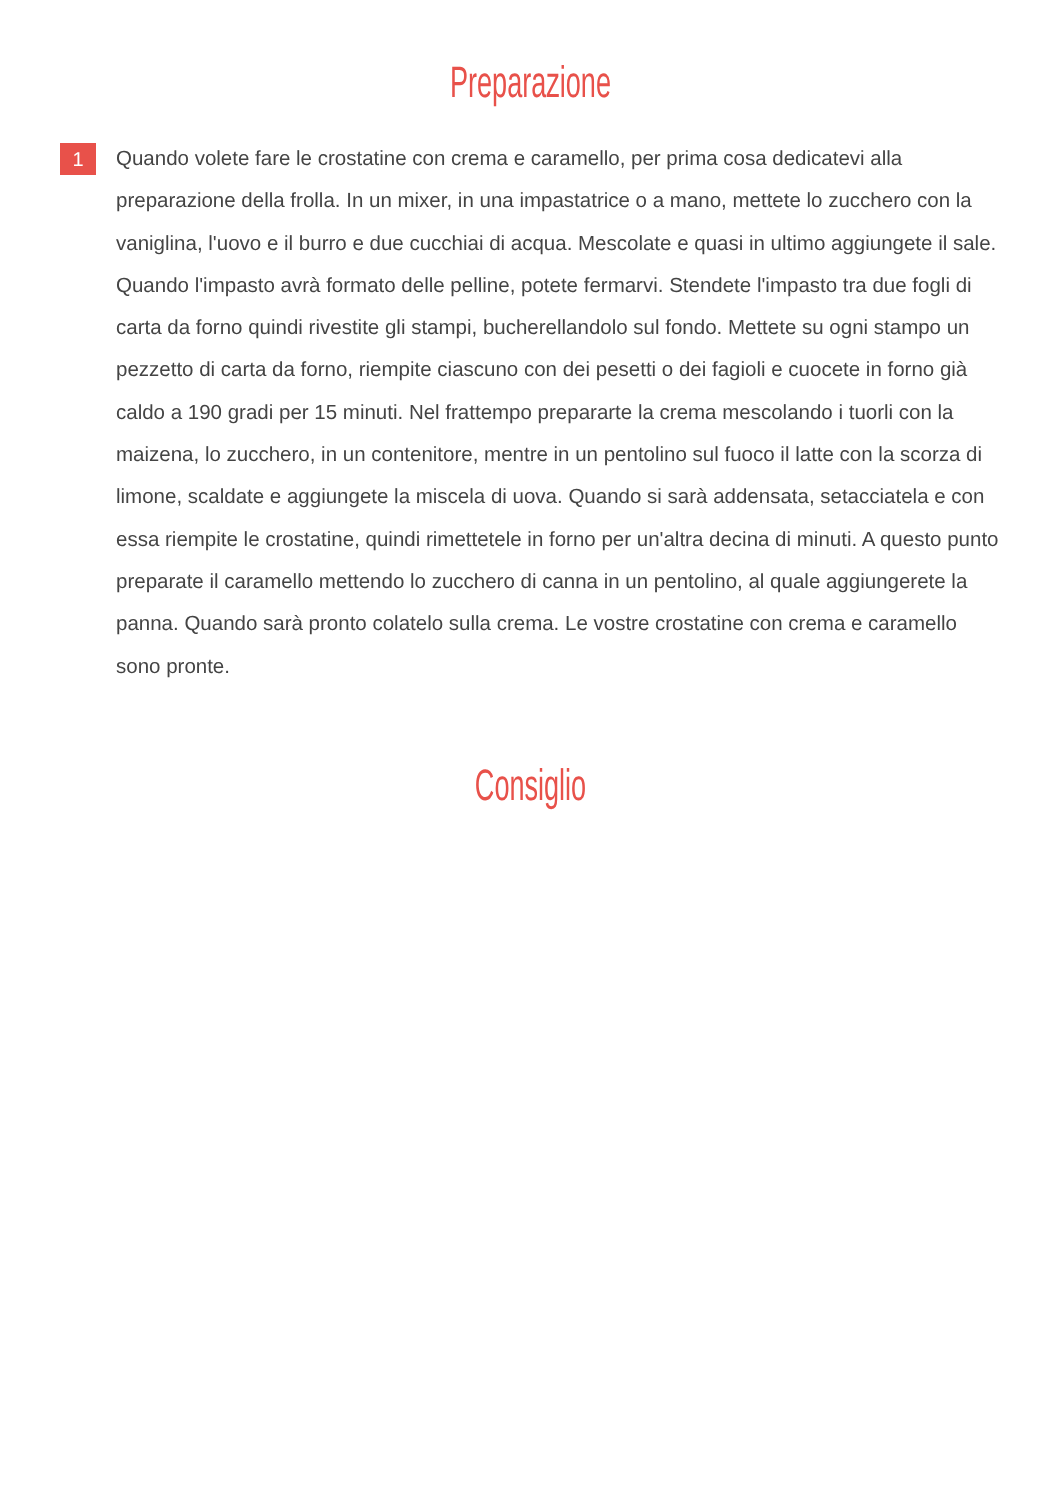Preparazione
1
Quando volete fare le crostatine con crema e caramello, per prima cosa dedicatevi alla preparazione della frolla. In un mixer, in una impastatrice o a mano, mettete lo zucchero con la vaniglina, l'uovo e il burro e due cucchiai di acqua. Mescolate e quasi in ultimo aggiungete il sale. Quando l'impasto avrà formato delle pelline, potete fermarvi. Stendete l'impasto tra due fogli di carta da forno quindi rivestite gli stampi, bucherellandolo sul fondo. Mettete su ogni stampo un pezzetto di carta da forno, riempite ciascuno con dei pesetti o dei fagioli e cuocete in forno già caldo a 190 gradi per 15 minuti. Nel frattempo prepararte la crema mescolando i tuorli con la maizena, lo zucchero, in un contenitore, mentre in un pentolino sul fuoco il latte con la scorza di limone, scaldate e aggiungete la miscela di uova. Quando si sarà addensata, setacciatela e con essa riempite le crostatine, quindi rimettetele in forno per un'altra decina di minuti. A questo punto preparate il caramello mettendo lo zucchero di canna in un pentolino, al quale aggiungerete la panna. Quando sarà pronto colatelo sulla crema. Le vostre crostatine con crema e caramello sono pronte.
Consiglio